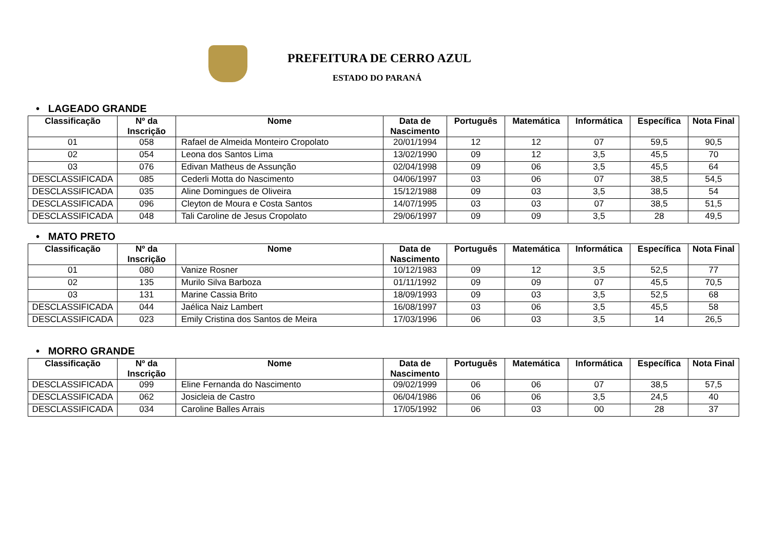PREFEITURA DE CERRO AZUL
ESTADO DO PARANÁ
• LAGEADO GRANDE
| Classificação | Nº da Inscrição | Nome | Data de Nascimento | Português | Matemática | Informática | Específica | Nota Final |
| --- | --- | --- | --- | --- | --- | --- | --- | --- |
| 01 | 058 | Rafael de Almeida Monteiro Cropolato | 20/01/1994 | 12 | 12 | 07 | 59,5 | 90,5 |
| 02 | 054 | Leona dos Santos Lima | 13/02/1990 | 09 | 12 | 3,5 | 45,5 | 70 |
| 03 | 076 | Edivan Matheus de Assunção | 02/04/1998 | 09 | 06 | 3,5 | 45,5 | 64 |
| DESCLASSIFICADA | 085 | Cederli Motta do Nascimento | 04/06/1997 | 03 | 06 | 07 | 38,5 | 54,5 |
| DESCLASSIFICADA | 035 | Aline Domingues de Oliveira | 15/12/1988 | 09 | 03 | 3,5 | 38,5 | 54 |
| DESCLASSIFICADA | 096 | Cleyton de Moura e Costa Santos | 14/07/1995 | 03 | 03 | 07 | 38,5 | 51,5 |
| DESCLASSIFICADA | 048 | Tali Caroline de Jesus Cropolato | 29/06/1997 | 09 | 09 | 3,5 | 28 | 49,5 |
• MATO PRETO
| Classificação | Nº da Inscrição | Nome | Data de Nascimento | Português | Matemática | Informática | Específica | Nota Final |
| --- | --- | --- | --- | --- | --- | --- | --- | --- |
| 01 | 080 | Vanize Rosner | 10/12/1983 | 09 | 12 | 3,5 | 52,5 | 77 |
| 02 | 135 | Murilo Silva Barboza | 01/11/1992 | 09 | 09 | 07 | 45,5 | 70,5 |
| 03 | 131 | Marine Cassia Brito | 18/09/1993 | 09 | 03 | 3,5 | 52,5 | 68 |
| DESCLASSIFICADA | 044 | Jaélica Naiz Lambert | 16/08/1997 | 03 | 06 | 3,5 | 45,5 | 58 |
| DESCLASSIFICADA | 023 | Emily Cristina dos Santos de Meira | 17/03/1996 | 06 | 03 | 3,5 | 14 | 26,5 |
• MORRO GRANDE
| Classificação | Nº da Inscrição | Nome | Data de Nascimento | Português | Matemática | Informática | Específica | Nota Final |
| --- | --- | --- | --- | --- | --- | --- | --- | --- |
| DESCLASSIFICADA | 099 | Eline Fernanda do Nascimento | 09/02/1999 | 06 | 06 | 07 | 38,5 | 57,5 |
| DESCLASSIFICADA | 062 | Josicleia de Castro | 06/04/1986 | 06 | 06 | 3,5 | 24,5 | 40 |
| DESCLASSIFICADA | 034 | Caroline Balles Arrais | 17/05/1992 | 06 | 03 | 00 | 28 | 37 |